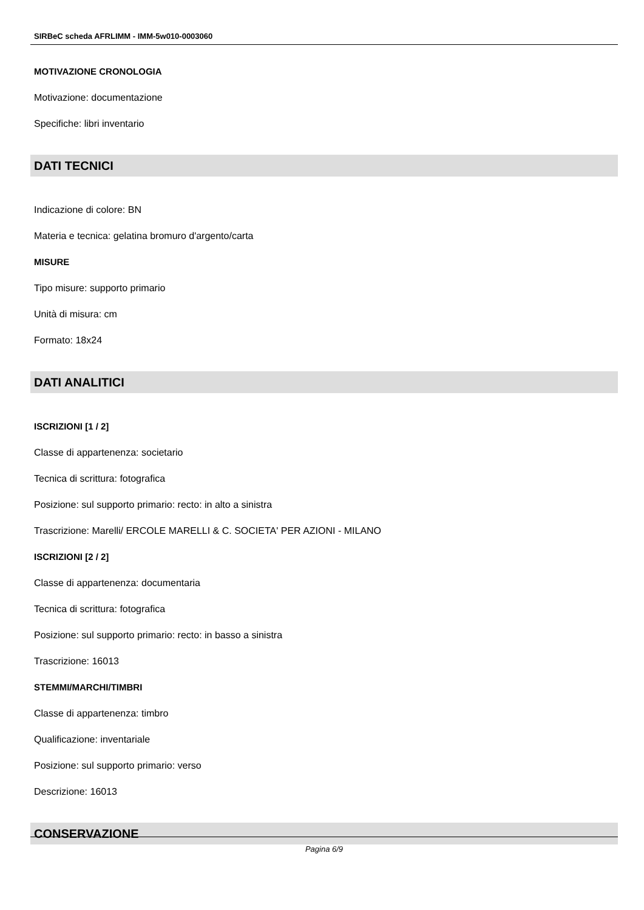SIRBeC scheda AFRLIMM - IMM-5w010-0003060
MOTIVAZIONE CRONOLOGIA
Motivazione: documentazione
Specifiche: libri inventario
DATI TECNICI
Indicazione di colore: BN
Materia e tecnica: gelatina bromuro d'argento/carta
MISURE
Tipo misure: supporto primario
Unità di misura: cm
Formato: 18x24
DATI ANALITICI
ISCRIZIONI [1 / 2]
Classe di appartenenza: societario
Tecnica di scrittura: fotografica
Posizione: sul supporto primario: recto: in alto a sinistra
Trascrizione: Marelli/ ERCOLE MARELLI & C. SOCIETA' PER AZIONI - MILANO
ISCRIZIONI [2 / 2]
Classe di appartenenza: documentaria
Tecnica di scrittura: fotografica
Posizione: sul supporto primario: recto: in basso a sinistra
Trascrizione: 16013
STEMMI/MARCHI/TIMBRI
Classe di appartenenza: timbro
Qualificazione: inventariale
Posizione: sul supporto primario: verso
Descrizione: 16013
CONSERVAZIONE
Pagina 6/9